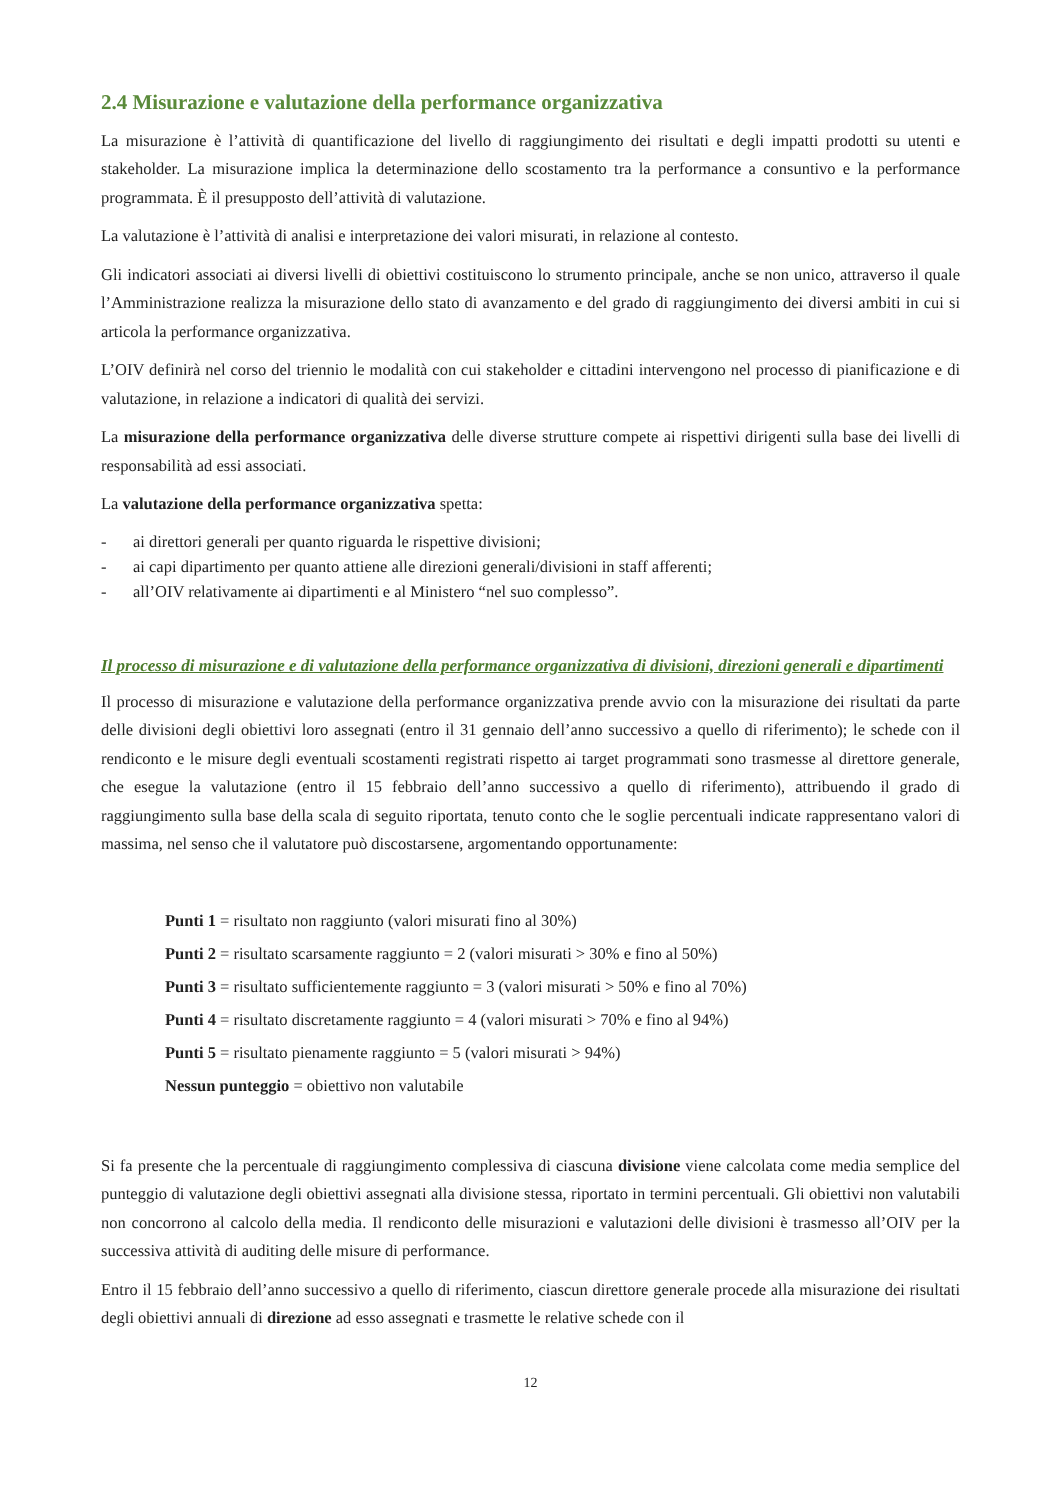2.4 Misurazione e valutazione della performance organizzativa
La misurazione è l’attività di quantificazione del livello di raggiungimento dei risultati e degli impatti prodotti su utenti e stakeholder. La misurazione implica la determinazione dello scostamento tra la performance a consuntivo e la performance programmata. È il presupposto dell’attività di valutazione.
La valutazione è l’attività di analisi e interpretazione dei valori misurati, in relazione al contesto.
Gli indicatori associati ai diversi livelli di obiettivi costituiscono lo strumento principale, anche se non unico, attraverso il quale l’Amministrazione realizza la misurazione dello stato di avanzamento e del grado di raggiungimento dei diversi ambiti in cui si articola la performance organizzativa.
L’OIV definirà nel corso del triennio le modalità con cui stakeholder e cittadini intervengono nel processo di pianificazione e di valutazione, in relazione a indicatori di qualità dei servizi.
La misurazione della performance organizzativa delle diverse strutture compete ai rispettivi dirigenti sulla base dei livelli di responsabilità ad essi associati.
La valutazione della performance organizzativa spetta:
- ai direttori generali per quanto riguarda le rispettive divisioni;
- ai capi dipartimento per quanto attiene alle direzioni generali/divisioni in staff afferenti;
- all’OIV relativamente ai dipartimenti e al Ministero “nel suo complesso”.
Il processo di misurazione e di valutazione della performance organizzativa di divisioni, direzioni generali e dipartimenti
Il processo di misurazione e valutazione della performance organizzativa prende avvio con la misurazione dei risultati da parte delle divisioni degli obiettivi loro assegnati (entro il 31 gennaio dell’anno successivo a quello di riferimento); le schede con il rendiconto e le misure degli eventuali scostamenti registrati rispetto ai target programmati sono trasmesse al direttore generale, che esegue la valutazione (entro il 15 febbraio dell’anno successivo a quello di riferimento), attribuendo il grado di raggiungimento sulla base della scala di seguito riportata, tenuto conto che le soglie percentuali indicate rappresentano valori di massima, nel senso che il valutatore può discostarsene, argomentando opportunamente:
Punti 1 = risultato non raggiunto (valori misurati fino al 30%)
Punti 2 = risultato scarsamente raggiunto = 2 (valori misurati > 30% e fino al 50%)
Punti 3 = risultato sufficientemente raggiunto = 3 (valori misurati > 50% e fino al 70%)
Punti 4 = risultato discretamente raggiunto = 4 (valori misurati > 70% e fino al 94%)
Punti 5 = risultato pienamente raggiunto = 5 (valori misurati > 94%)
Nessun punteggio = obiettivo non valutabile
Si fa presente che la percentuale di raggiungimento complessiva di ciascuna divisione viene calcolata come media semplice del punteggio di valutazione degli obiettivi assegnati alla divisione stessa, riportato in termini percentuali. Gli obiettivi non valutabili non concorrono al calcolo della media. Il rendiconto delle misurazioni e valutazioni delle divisioni è trasmesso all’OIV per la successiva attività di auditing delle misure di performance.
Entro il 15 febbraio dell’anno successivo a quello di riferimento, ciascun direttore generale procede alla misurazione dei risultati degli obiettivi annuali di direzione ad esso assegnati e trasmette le relative schede con il
12